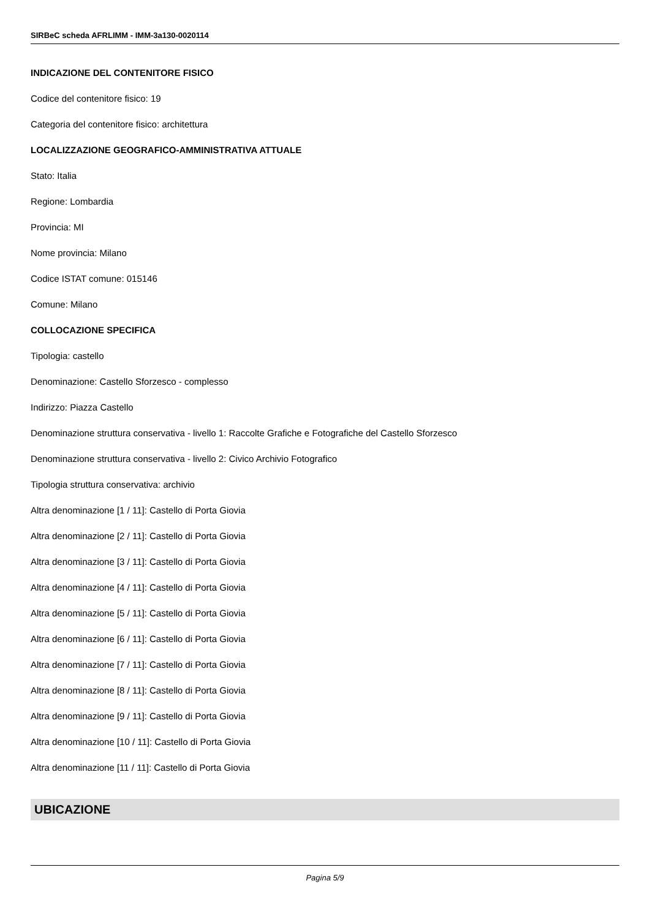SIRBeC scheda AFRLIMM - IMM-3a130-0020114
INDICAZIONE DEL CONTENITORE FISICO
Codice del contenitore fisico: 19
Categoria del contenitore fisico: architettura
LOCALIZZAZIONE GEOGRAFICO-AMMINISTRATIVA ATTUALE
Stato: Italia
Regione: Lombardia
Provincia: MI
Nome provincia: Milano
Codice ISTAT comune: 015146
Comune: Milano
COLLOCAZIONE SPECIFICA
Tipologia: castello
Denominazione: Castello Sforzesco - complesso
Indirizzo: Piazza Castello
Denominazione struttura conservativa - livello 1: Raccolte Grafiche e Fotografiche del Castello Sforzesco
Denominazione struttura conservativa - livello 2: Civico Archivio Fotografico
Tipologia struttura conservativa: archivio
Altra denominazione [1 / 11]: Castello di Porta Giovia
Altra denominazione [2 / 11]: Castello di Porta Giovia
Altra denominazione [3 / 11]: Castello di Porta Giovia
Altra denominazione [4 / 11]: Castello di Porta Giovia
Altra denominazione [5 / 11]: Castello di Porta Giovia
Altra denominazione [6 / 11]: Castello di Porta Giovia
Altra denominazione [7 / 11]: Castello di Porta Giovia
Altra denominazione [8 / 11]: Castello di Porta Giovia
Altra denominazione [9 / 11]: Castello di Porta Giovia
Altra denominazione [10 / 11]: Castello di Porta Giovia
Altra denominazione [11 / 11]: Castello di Porta Giovia
UBICAZIONE
Pagina 5/9